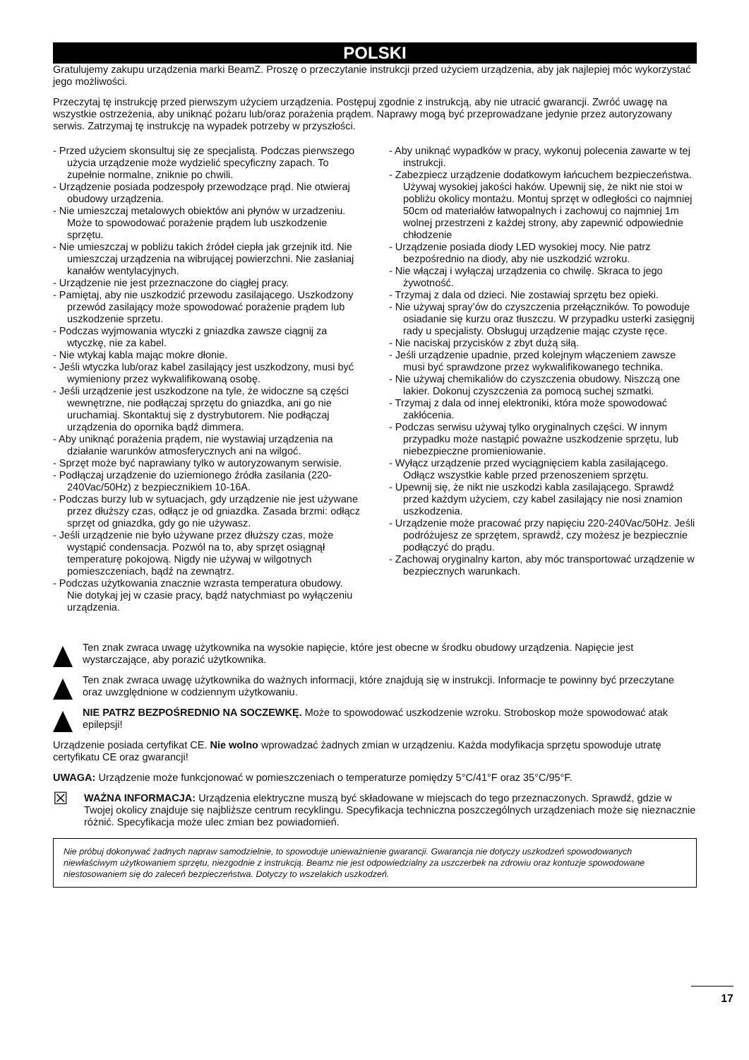POLSKI
Gratulujemy zakupu urządzenia marki BeamZ. Proszę o przeczytanie instrukcji przed użyciem urządzenia, aby jak najlepiej móc wykorzystać jego możliwości.
Przeczytaj tę instrukcję przed pierwszym użyciem urządzenia. Postępuj zgodnie z instrukcją, aby nie utracić gwarancji. Zwróć uwagę na wszystkie ostrzeżenia, aby uniknąć pożaru lub/oraz porażenia prądem. Naprawy mogą być przeprowadzane jedynie przez autoryzowany serwis. Zatrzymaj tę instrukcję na wypadek potrzeby w przyszłości.
- Przed użyciem skonsultuj się ze specjalistą. Podczas pierwszego użycia urządzenie może wydzielić specyficzny zapach. To zupełnie normalne, zniknie po chwili.
- Urządzenie posiada podzespoły przewodzące prąd. Nie otwieraj obudowy urządzenia.
- Nie umieszczaj metalowych obiektów ani płynów w urzadzeniu. Może to spowodować porażenie prądem lub uszkodzenie sprzętu.
- Nie umieszczaj w pobliżu takich źródeł ciepła jak grzejnik itd. Nie umieszczaj urządzenia na wibrującej powierzchni. Nie zasłaniaj kanałów wentylacyjnych.
- Urządzenie nie jest przeznaczone do ciągłej pracy.
- Pamiętaj, aby nie uszkodzić przewodu zasilającego. Uszkodzony przewód zasilający może spowodować porażenie prądem lub uszkodzenie sprzetu.
- Podczas wyjmowania wtyczki z gniazdka zawsze ciągnij za wtyczkę, nie za kabel.
- Nie wtykaj kabla mając mokre dłonie.
- Jeśli wtyczka lub/oraz kabel zasilający jest uszkodzony, musi być wymieniony przez wykwalifikowaną osobę.
- Jeśli urządzenie jest uszkodzone na tyle, że widoczne są części wewnętrzne, nie podłączaj sprzętu do gniazdka, ani go nie uruchamiaj. Skontaktuj się z dystrybutorem. Nie podłączaj urządzenia do opornika bądź dimmera.
- Aby uniknąć porażenia prądem, nie wystawiaj urządzenia na działanie warunków atmosferycznych ani na wilgoć.
- Sprzęt może być naprawiany tylko w autoryzowanym serwisie.
- Podłączaj urządzenie do uziemionego źródła zasilania (220-240Vac/50Hz) z bezpiecznikiem 10-16A.
- Podczas burzy lub w sytuacjach, gdy urządzenie nie jest używane przez dłuższy czas, odłącz je od gniazdka. Zasada brzmi: odłącz sprzęt od gniazdka, gdy go nie używasz.
- Jeśli urządzenie nie było używane przez dłuższy czas, może wystąpić condensacja. Pozwól na to, aby sprzęt osiągnął temperaturę pokojową. Nigdy nie używaj w wilgotnych pomieszczeniach, bądź na zewnątrz.
- Podczas użytkowania znacznie wzrasta temperatura obudowy. Nie dotykaj jej w czasie pracy, bądź natychmiast po wyłączeniu urządzenia.
- Aby uniknąć wypadków w pracy, wykonuj polecenia zawarte w tej instrukcji.
- Zabezpiecz urządzenie dodatkowym łańcuchem bezpieczeństwa. Używaj wysokiej jakości haków. Upewnij się, że nikt nie stoi w pobliżu okolicy montażu. Montuj sprzęt w odległości co najmniej 50cm od materiałów łatwopalnych i zachowuj co najmniej 1m wolnej przestrzeni z każdej strony, aby zapewnić odpowiednie chłodzenie
- Urządzenie posiada diody LED wysokiej mocy. Nie patrz bezpośrednio na diody, aby nie uszkodzić wzroku.
- Nie włączaj i wyłączaj urządzenia co chwilę. Skraca to jego żywotność.
- Trzymaj z dala od dzieci. Nie zostawiaj sprzętu bez opieki.
- Nie używaj spray’ów do czyszczenia przełączników. To powoduje osiadanie się kurzu oraz tłuszczu. W przypadku usterki zasięgnij rady u specjalisty. Obsługuj urządzenie mając czyste ręce.
- Nie naciskaj przycisków z zbyt dużą siłą.
- Jeśli urządzenie upadnie, przed kolejnym włączeniem zawsze musi być sprawdzone przez wykwalifikowanego technika.
- Nie używaj chemikaliów do czyszczenia obudowy. Niszczą one lakier. Dokonuj czyszczenia za pomocą suchej szmatki.
- Trzymaj z dala od innej elektroniki, która może spowodować zakłócenia.
- Podczas serwisu używaj tylko oryginalnych części. W innym przypadku może nastąpić poważne uszkodzenie sprzętu, lub niebezpieczne promieniowanie.
- Wyłącz urządzenie przed wyciągnięciem kabla zasilającego. Odłącz wszystkie kable przed przenoszeniem sprzętu.
- Upewnij się, że nikt nie uszkodzi kabla zasilającego. Sprawdź przed każdym użyciem, czy kabel zasilający nie nosi znamion uszkodzenia.
- Urządzenie może pracować przy napięciu 220-240Vac/50Hz. Jeśli podróżujesz ze sprzętem, sprawdź, czy możesz je bezpiecznie podłączyć do prądu.
- Zachowaj oryginalny karton, aby móc transportować urządzenie w bezpiecznych warunkach.
Ten znak zwraca uwagę użytkownika na wysokie napięcie, które jest obecne w środku obudowy urządzenia. Napięcie jest wystarczające, aby porazić użytkownika.
Ten znak zwraca uwagę użytkownika do ważnych informacji, które znajdują się w instrukcji. Informacje te powinny być przeczytane oraz uwzględnione w codziennym użytkowaniu.
NIE PATRZ BEZPOŚREDNIO NA SOCZEWKĘ. Może to spowodować uszkodzenie wzroku. Stroboskop może spowodować atak epilepsji!
Urządzenie posiada certyfikat CE. Nie wolno wprowadzać żadnych zmian w urządzeniu. Każda modyfikacja sprzętu spowoduje utratę certyfikatu CE oraz gwarancji!
UWAGA: Urządzenie może funkcjonować w pomieszczeniach o temperaturze pomiędzy 5°C/41°F oraz 35°C/95°F.
☒
WAŻNA INFORMACJA: Urządzenia elektryczne muszą być składowane w miejscach do tego przeznaczonych. Sprawdź, gdzie w Twojej okolicy znajduje się najbliższe centrum recyklingu. Specyfikacja techniczna poszczególnych urządzeniach może się nieznacznie różnić. Specyfikacja może ulec zmian bez powiadomień.
Nie próbuj dokonywać żadnych napraw samodzielnie, to spowoduje unieważnienie gwarancji. Gwarancja nie dotyczy uszkodzeń spowodowanych niewłaściwym użytkowaniem sprzętu, niezgodnie z instrukcją. Beamz nie jest odpowiedzialny za uszczerbek na zdrowiu oraz kontuzje spowodowane niestosowaniem się do zaleceń bezpieczeństwa. Dotyczy to wszelakich uszkodzeń.
17